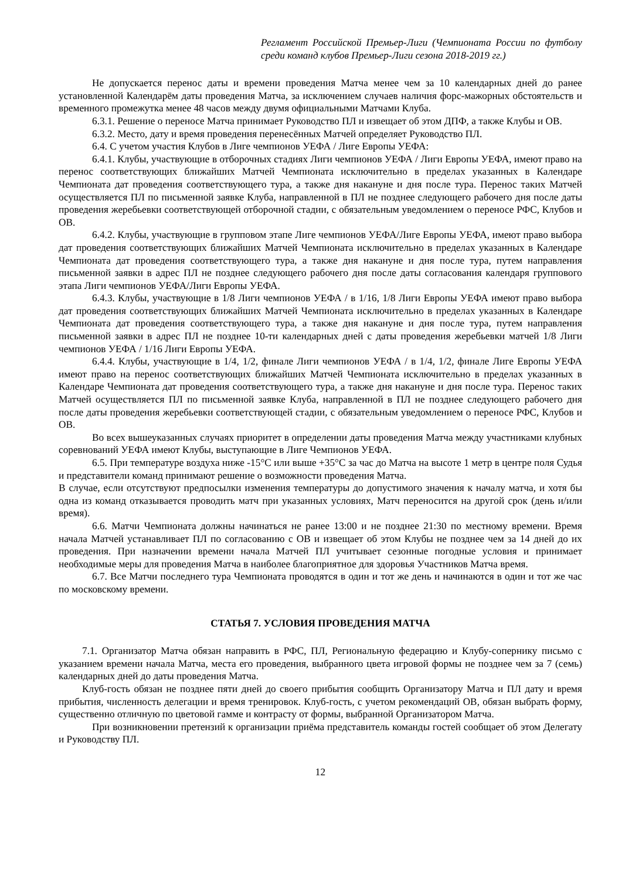Регламент Российской Премьер-Лиги (Чемпионата России по футболу среди команд клубов Премьер-Лиги сезона 2018-2019 гг.)
Не допускается перенос даты и времени проведения Матча менее чем за 10 календарных дней до ранее установленной Календарём даты проведения Матча, за исключением случаев наличия форс-мажорных обстоятельств и временного промежутка менее 48 часов между двумя официальными Матчами Клуба.
6.3.1. Решение о переносе Матча принимает Руководство ПЛ и извещает об этом ДПФ, а также Клубы и ОВ.
6.3.2. Место, дату и время проведения перенесённых Матчей определяет Руководство ПЛ.
6.4. С учетом участия Клубов в Лиге чемпионов УЕФА / Лиге Европы УЕФА:
6.4.1. Клубы, участвующие в отборочных стадиях Лиги чемпионов УЕФА / Лиги Европы УЕФА, имеют право на перенос соответствующих ближайших Матчей Чемпионата исключительно в пределах указанных в Календаре Чемпионата дат проведения соответствующего тура, а также дня накануне и дня после тура. Перенос таких Матчей осуществляется ПЛ по письменной заявке Клуба, направленной в ПЛ не позднее следующего рабочего дня после даты проведения жеребьевки соответствующей отборочной стадии, с обязательным уведомлением о переносе РФС, Клубов и ОВ.
6.4.2. Клубы, участвующие в групповом этапе Лиге чемпионов УЕФА/Лиге Европы УЕФА, имеют право выбора дат проведения соответствующих ближайших Матчей Чемпионата исключительно в пределах указанных в Календаре Чемпионата дат проведения соответствующего тура, а также дня накануне и дня после тура, путем направления письменной заявки в адрес ПЛ не позднее следующего рабочего дня после даты согласования календаря группового этапа Лиги чемпионов УЕФА/Лиги Европы УЕФА.
6.4.3. Клубы, участвующие в 1/8 Лиги чемпионов УЕФА / в 1/16, 1/8 Лиги Европы УЕФА имеют право выбора дат проведения соответствующих ближайших Матчей Чемпионата исключительно в пределах указанных в Календаре Чемпионата дат проведения соответствующего тура, а также дня накануне и дня после тура, путем направления письменной заявки в адрес ПЛ не позднее 10-ти календарных дней с даты проведения жеребьевки матчей 1/8 Лиги чемпионов УЕФА / 1/16 Лиги Европы УЕФА.
6.4.4. Клубы, участвующие в 1/4, 1/2, финале Лиги чемпионов УЕФА / в 1/4, 1/2, финале Лиге Европы УЕФА имеют право на перенос соответствующих ближайших Матчей Чемпионата исключительно в пределах указанных в Календаре Чемпионата дат проведения соответствующего тура, а также дня накануне и дня после тура. Перенос таких Матчей осуществляется ПЛ по письменной заявке Клуба, направленной в ПЛ не позднее следующего рабочего дня после даты проведения жеребьевки соответствующей стадии, с обязательным уведомлением о переносе РФС, Клубов и ОВ.
Во всех вышеуказанных случаях приоритет в определении даты проведения Матча между участниками клубных соревнований УЕФА имеют Клубы, выступающие в Лиге Чемпионов УЕФА.
6.5. При температуре воздуха ниже -15°С или выше +35°С за час до Матча на высоте 1 метр в центре поля Судья и представители команд принимают решение о возможности проведения Матча.
В случае, если отсутствуют предпосылки изменения температуры до допустимого значения к началу матча, и хотя бы одна из команд отказывается проводить матч при указанных условиях, Матч переносится на другой срок (день и/или время).
6.6. Матчи Чемпионата должны начинаться не ранее 13:00 и не позднее 21:30 по местному времени. Время начала Матчей устанавливает ПЛ по согласованию с ОВ и извещает об этом Клубы не позднее чем за 14 дней до их проведения. При назначении времени начала Матчей ПЛ учитывает сезонные погодные условия и принимает необходимые меры для проведения Матча в наиболее благоприятное для здоровья Участников Матча время.
6.7. Все Матчи последнего тура Чемпионата проводятся в один и тот же день и начинаются в один и тот же час по московскому времени.
СТАТЬЯ 7. УСЛОВИЯ ПРОВЕДЕНИЯ МАТЧА
7.1. Организатор Матча обязан направить в РФС, ПЛ, Региональную федерацию и Клубу-сопернику письмо с указанием времени начала Матча, места его проведения, выбранного цвета игровой формы не позднее чем за 7 (семь) календарных дней до даты проведения Матча.
Клуб-гость обязан не позднее пяти дней до своего прибытия сообщить Организатору Матча и ПЛ дату и время прибытия, численность делегации и время тренировок. Клуб-гость, с учетом рекомендаций ОВ, обязан выбрать форму, существенно отличную по цветовой гамме и контрасту от формы, выбранной Организатором Матча.
При возникновении претензий к организации приёма представитель команды гостей сообщает об этом Делегату и Руководству ПЛ.
12